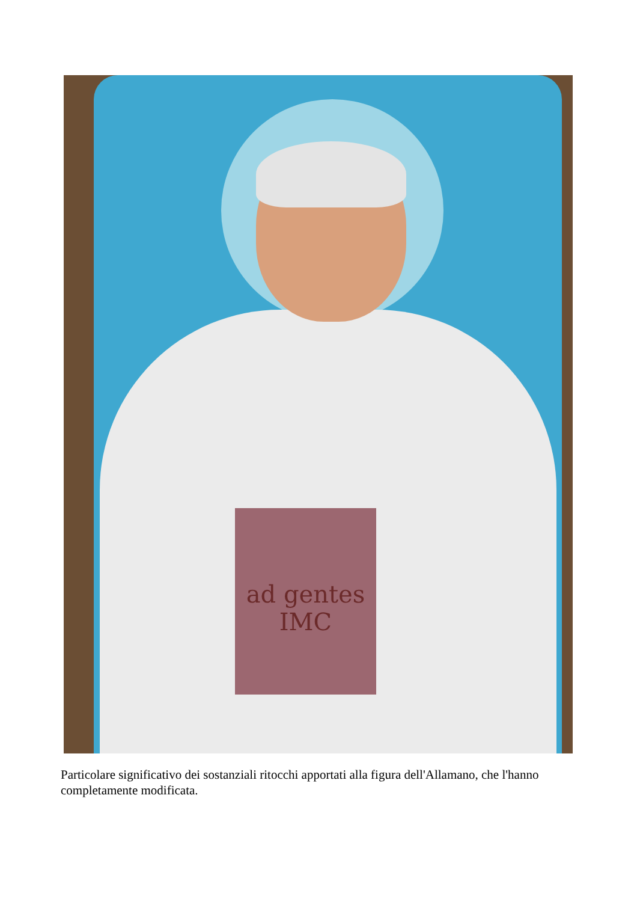ad gentes
IMC
Particolare significativo dei sostanziali ritocchi apportati alla figura dell'Allamano, che l'hanno completamente modificata.